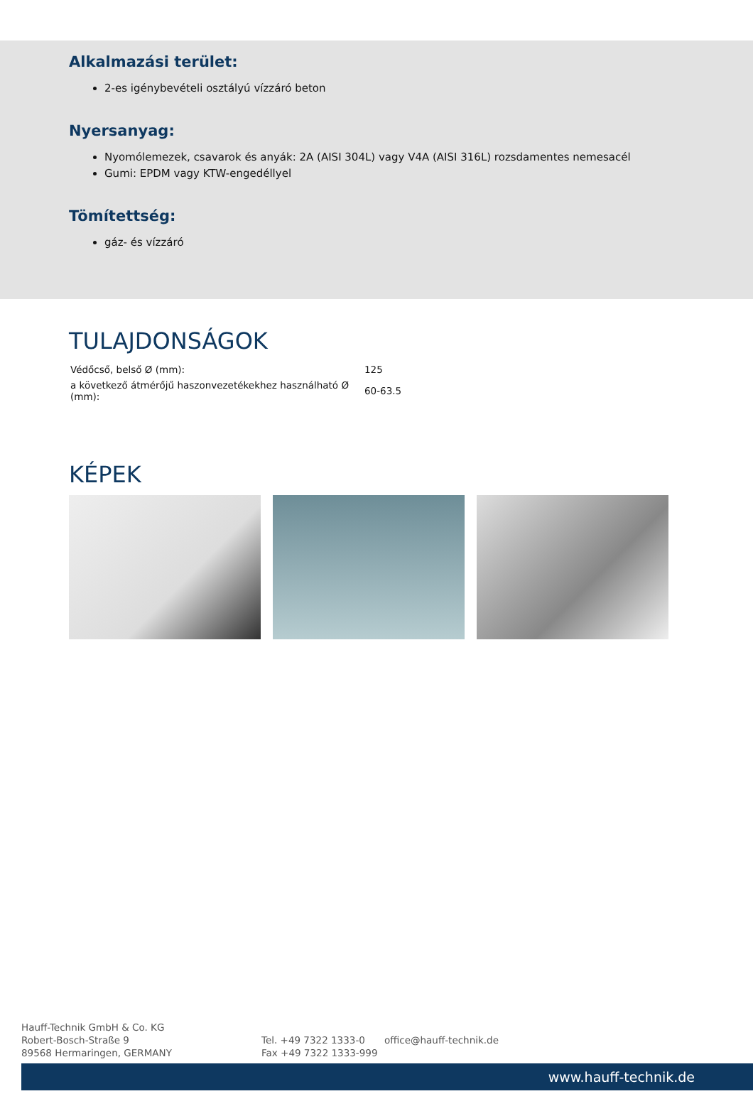Alkalmazási terület:
2-es igénybevételi osztályú vízzáró beton
Nyersanyag:
Nyomólemezek, csavarok és anyák: 2A (AISI 304L) vagy V4A (AISI 316L) rozsdamentes nemesacél
Gumi: EPDM vagy KTW-engedéllyel
Tömítettség:
gáz- és vízzáró
TULAJDONSÁGOK
| Védőcső, belső Ø (mm): | 125 |
| a következő átmérőjű haszonvezetékekhez használható Ø (mm): | 60-63.5 |
KÉPEK
Hauff-Technik GmbH & Co. KG
Robert-Bosch-Straße 9
89568 Hermaringen, GERMANY
Tel. +49 7322 1333-0
Fax +49 7322 1333-999
office@hauff-technik.de
www.hauff-technik.de